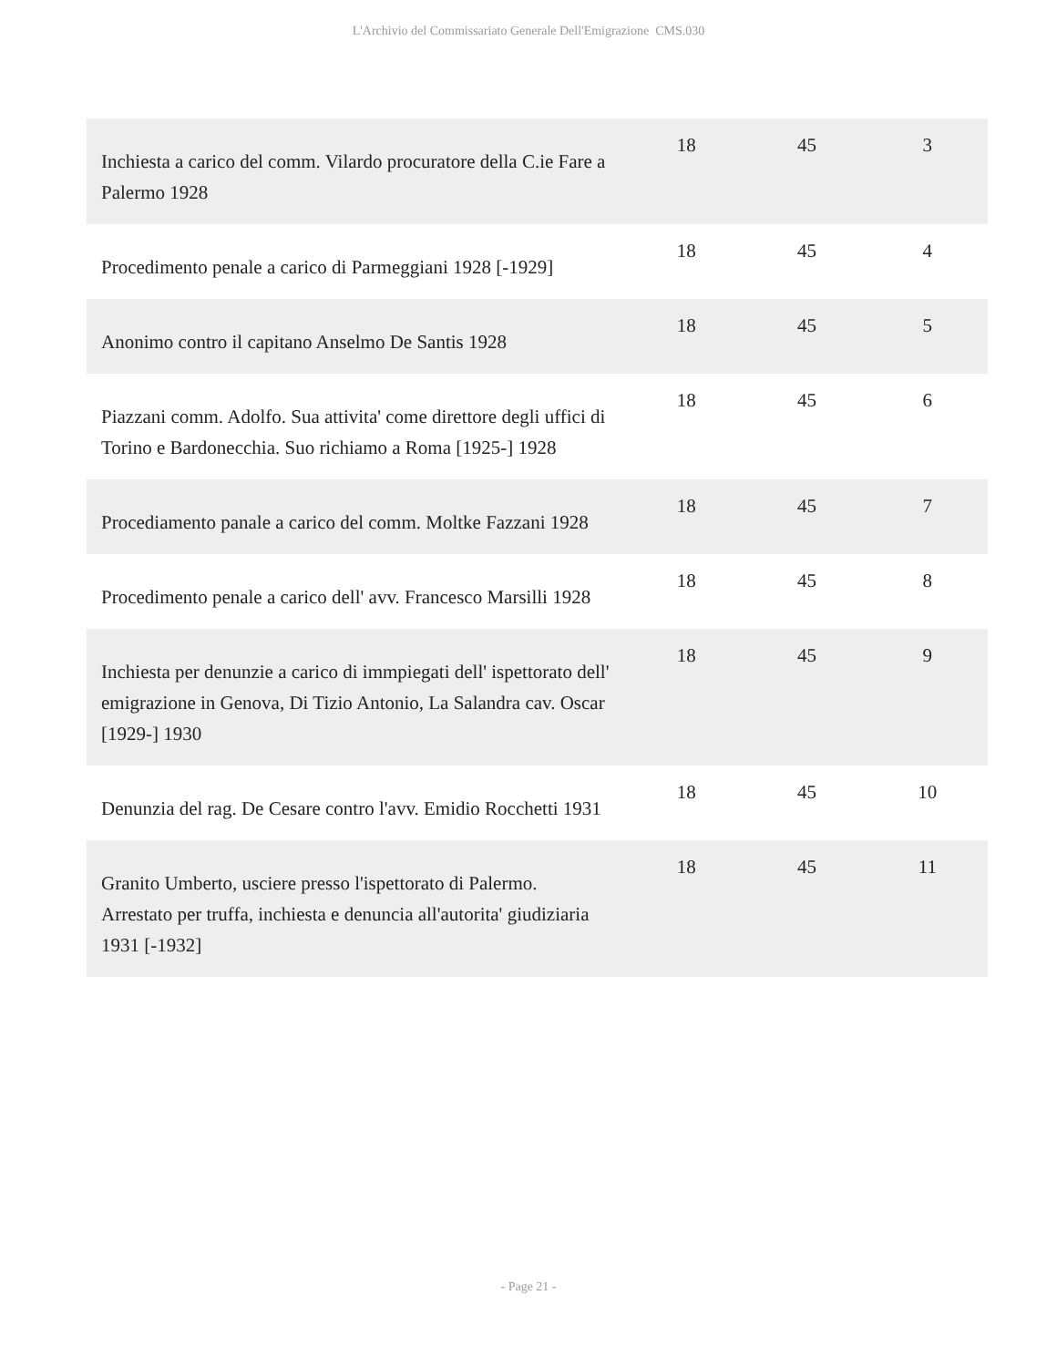L'Archivio del Commissariato Generale Dell'Emigrazione CMS.030
| Inchiesta a carico del comm. Vilardo procuratore della C.ie Fare a Palermo 1928 | 18 | 45 | 3 |
| Procedimento penale a carico di Parmeggiani 1928 [-1929] | 18 | 45 | 4 |
| Anonimo contro il capitano Anselmo De Santis 1928 | 18 | 45 | 5 |
| Piazzani comm. Adolfo. Sua attivita' come direttore degli uffici di Torino e Bardonecchia. Suo richiamo a Roma [1925-] 1928 | 18 | 45 | 6 |
| Procediamento panale a carico del comm. Moltke Fazzani 1928 | 18 | 45 | 7 |
| Procedimento penale a carico dell' avv. Francesco Marsilli 1928 | 18 | 45 | 8 |
| Inchiesta per denunzie a carico di immpiegati dell' ispettorato dell' emigrazione in Genova, Di Tizio Antonio, La Salandra cav. Oscar [1929-] 1930 | 18 | 45 | 9 |
| Denunzia del rag. De Cesare contro l'avv. Emidio Rocchetti 1931 | 18 | 45 | 10 |
| Granito Umberto, usciere presso l'ispettorato di Palermo. Arrestato per truffa, inchiesta e denuncia all'autorita' giudiziaria 1931 [-1932] | 18 | 45 | 11 |
- Page 21 -